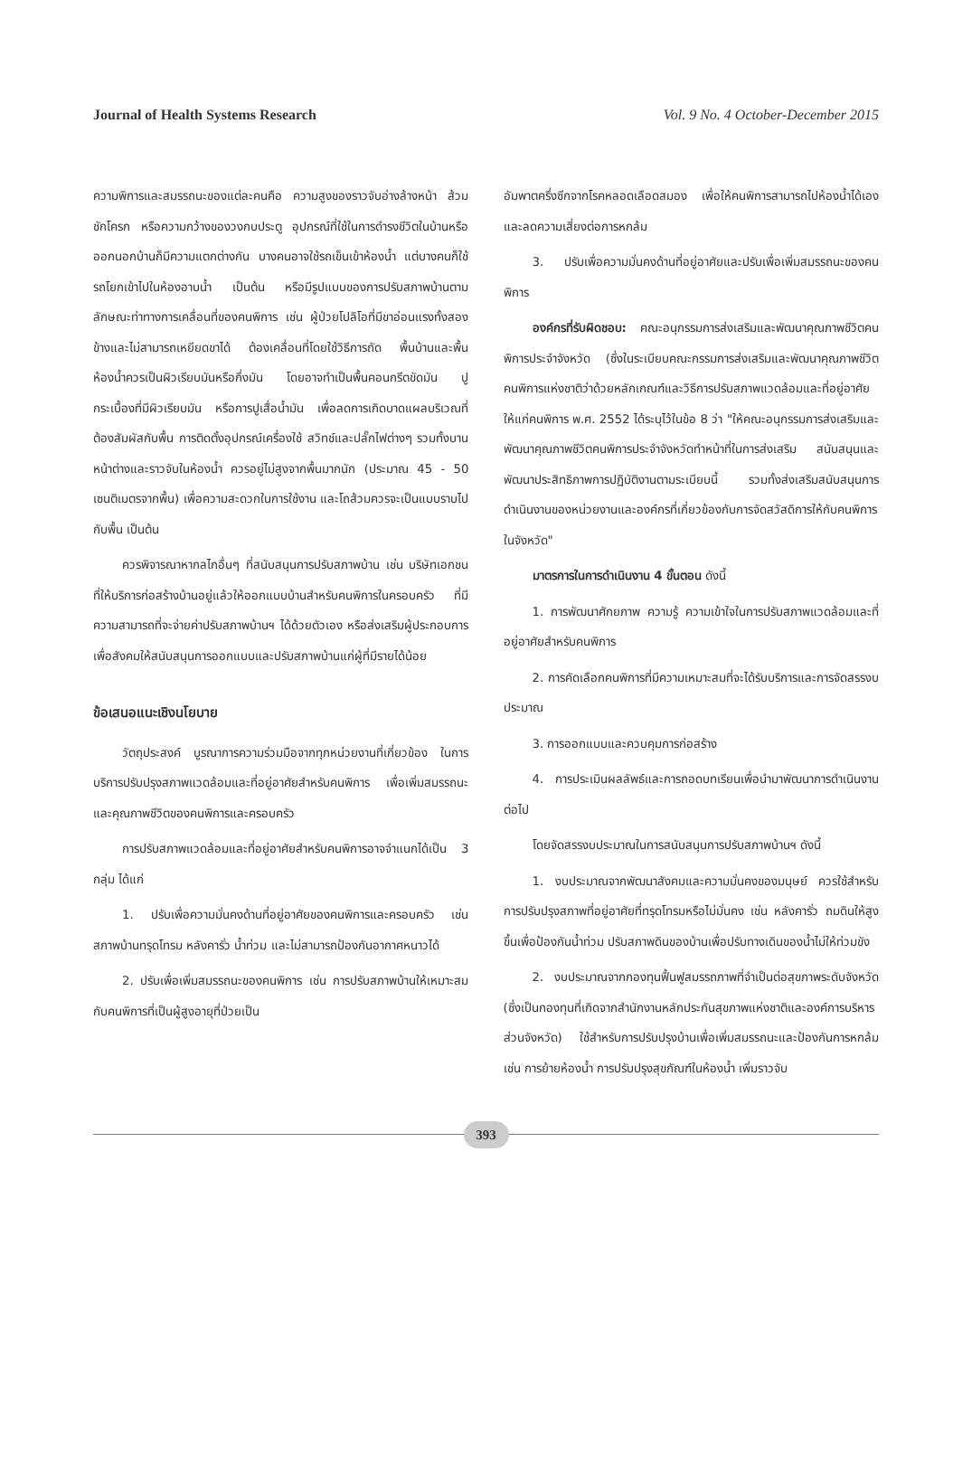Journal of Health Systems Research Vol. 9 No. 4 October-December 2015
ความพิการและสมรรถนะของแต่ละคนคือ ความสูงของราวจับอ่างล้างหน้า ส้วมชักโครก หรือความกว้างของวงกบประตู อุปกรณ์ที่ใช้ในการดำรงชีวิตในบ้านหรือออกนอกบ้านก็มีความแตกต่างกัน บางคนอาจใช้รถเข็นเข้าห้องน้ำ แต่บางคนก็ใช้รถโยกเข้าไปในห้องอาบน้ำ เป็นต้น หรือมีรูปแบบของการปรับสภาพบ้านตามลักษณะท่าทางการเคลื่อนที่ของคนพิการ เช่น ผู้ป่วยโปลิโอที่มีขาอ่อนแรงทั้งสองข้างและไม่สามารถเหยียดขาได้ ต้องเคลื่อนที่โดยใช้วิธีการถัด พื้นบ้านและพื้นห้องน้ำควรเป็นผิวเรียบมันหรือกึ่งมัน โดยอาจทำเป็นพื้นคอนกรีตขัดมัน ปูกระเบื้องที่มีผิวเรียบมัน หรือการปูเสื่อน้ำมัน เพื่อลดการเกิดบาดแผลบริเวณที่ต้องสัมผัสกับพื้น การติดตั้งอุปกรณ์เครื่องใช้ สวิทช์และปลั๊กไฟต่างๆ รวมทั้งบานหน้าต่างและราวจับในห้องน้ำ ควรอยู่ไม่สูงจากพื้นมากนัก (ประมาณ 45 - 50 เซนติเมตรจากพื้น) เพื่อความสะดวกในการใช้งาน และโถส้วมควรจะเป็นแบบราบไปกับพื้น เป็นต้น
ควรพิจารณาหากลไกอื่นๆ ที่สนับสนุนการปรับสภาพบ้าน เช่น บริษัทเอกชนที่ให้บริการก่อสร้างบ้านอยู่แล้วให้ออกแบบบ้านสำหรับคนพิการในครอบครัว ที่มีความสามารถที่จะจ่ายค่าปรับสภาพบ้านฯ ได้ด้วยตัวเอง หรือส่งเสริมผู้ประกอบการเพื่อสังคมให้สนับสนุนการออกแบบและปรับสภาพบ้านแก่ผู้ที่มีรายได้น้อย
ข้อเสนอแนะเชิงนโยบาย
วัตถุประสงค์ บูรณาการความร่วมมือจากทุกหน่วยงานที่เกี่ยวข้อง ในการบริการปรับปรุงสภาพแวดล้อมและที่อยู่อาศัยสำหรับคนพิการ เพื่อเพิ่มสมรรถนะและคุณภาพชีวิตของคนพิการและครอบครัว
การปรับสภาพแวดล้อมและที่อยู่อาศัยสำหรับคนพิการอาจจำแนกได้เป็น 3 กลุ่ม ได้แก่
1. ปรับเพื่อความมั่นคงด้านที่อยู่อาศัยของคนพิการและครอบครัว เช่น สภาพบ้านทรุดโทรม หลังคารั่ว น้ำท่วม และไม่สามารถป้องกันอากาศหนาวได้
2. ปรับเพื่อเพิ่มสมรรถนะของคนพิการ เช่น การปรับสภาพบ้านให้เหมาะสมกับคนพิการที่เป็นผู้สูงอายุที่ป่วยเป็น
อัมพาตครึ่งซีกจากโรคหลอดเลือดสมอง เพื่อให้คนพิการสามารถไปห้องน้ำได้เอง และลดความเสี่ยงต่อการหกล้ม
3. ปรับเพื่อความมั่นคงด้านที่อยู่อาศัยและปรับเพื่อเพิ่มสมรรถนะของคนพิการ
องค์กรที่รับผิดชอบ: คณะอนุกรรมการส่งเสริมและพัฒนาคุณภาพชีวิตคนพิการประจำจังหวัด (ซึ่งในระเบียบคณะกรรมการส่งเสริมและพัฒนาคุณภาพชีวิตคนพิการแห่งชาติว่าด้วยหลักเกณฑ์และวิธีการปรับสภาพแวดล้อมและที่อยู่อาศัยให้แก่คนพิการ พ.ศ. 2552 ได้ระบุไว้ในข้อ 8 ว่า "ให้คณะอนุกรรมการส่งเสริมและพัฒนาคุณภาพชีวิตคนพิการประจำจังหวัดทำหน้าที่ในการส่งเสริม สนับสนุนและพัฒนาประสิทธิภาพการปฏิบัติงานตามระเบียบนี้ รวมทั้งส่งเสริมสนับสนุนการดำเนินงานของหน่วยงานและองค์กรที่เกี่ยวข้องกับการจัดสวัสดิการให้กับคนพิการในจังหวัด"
มาตรการในการดำเนินงาน 4 ขั้นตอน ดังนี้
1. การพัฒนาศักยภาพ ความรู้ ความเข้าใจในการปรับสภาพแวดล้อมและที่อยู่อาศัยสำหรับคนพิการ
2. การคัดเลือกคนพิการที่มีความเหมาะสมที่จะได้รับบริการและการจัดสรรงบประมาณ
3. การออกแบบและควบคุมการก่อสร้าง
4. การประเมินผลลัพธ์และการถอดบทเรียนเพื่อนำมาพัฒนาการดำเนินงานต่อไป
โดยจัดสรรงบประมาณในการสนับสนุนการปรับสภาพบ้านฯ ดังนี้
1. งบประมาณจากพัฒนาสังคมและความมั่นคงของมนุษย์ ควรใช้สำหรับการปรับปรุงสภาพที่อยู่อาศัยที่ทรุดโทรมหรือไม่มั่นคง เช่น หลังคารั่ว ถมดินให้สูงขึ้นเพื่อป้องกันน้ำท่วม ปรับสภาพดินของบ้านเพื่อปรับทางเดินของน้ำไม่ให้ท่วมขัง
2. งบประมาณจากกองทุนฟื้นฟูสมรรถภาพที่จำเป็นต่อสุขภาพระดับจังหวัด (ซึ่งเป็นกองทุนที่เกิดจากสำนักงานหลักประกันสุขภาพแห่งชาติและองค์การบริหารส่วนจังหวัด) ใช้สำหรับการปรับปรุงบ้านเพื่อเพิ่มสมรรถนะและป้องกันการหกล้ม เช่น การย้ายห้องน้ำ การปรับปรุงสุขภัณฑ์ในห้องน้ำ เพิ่มราวจับ
393